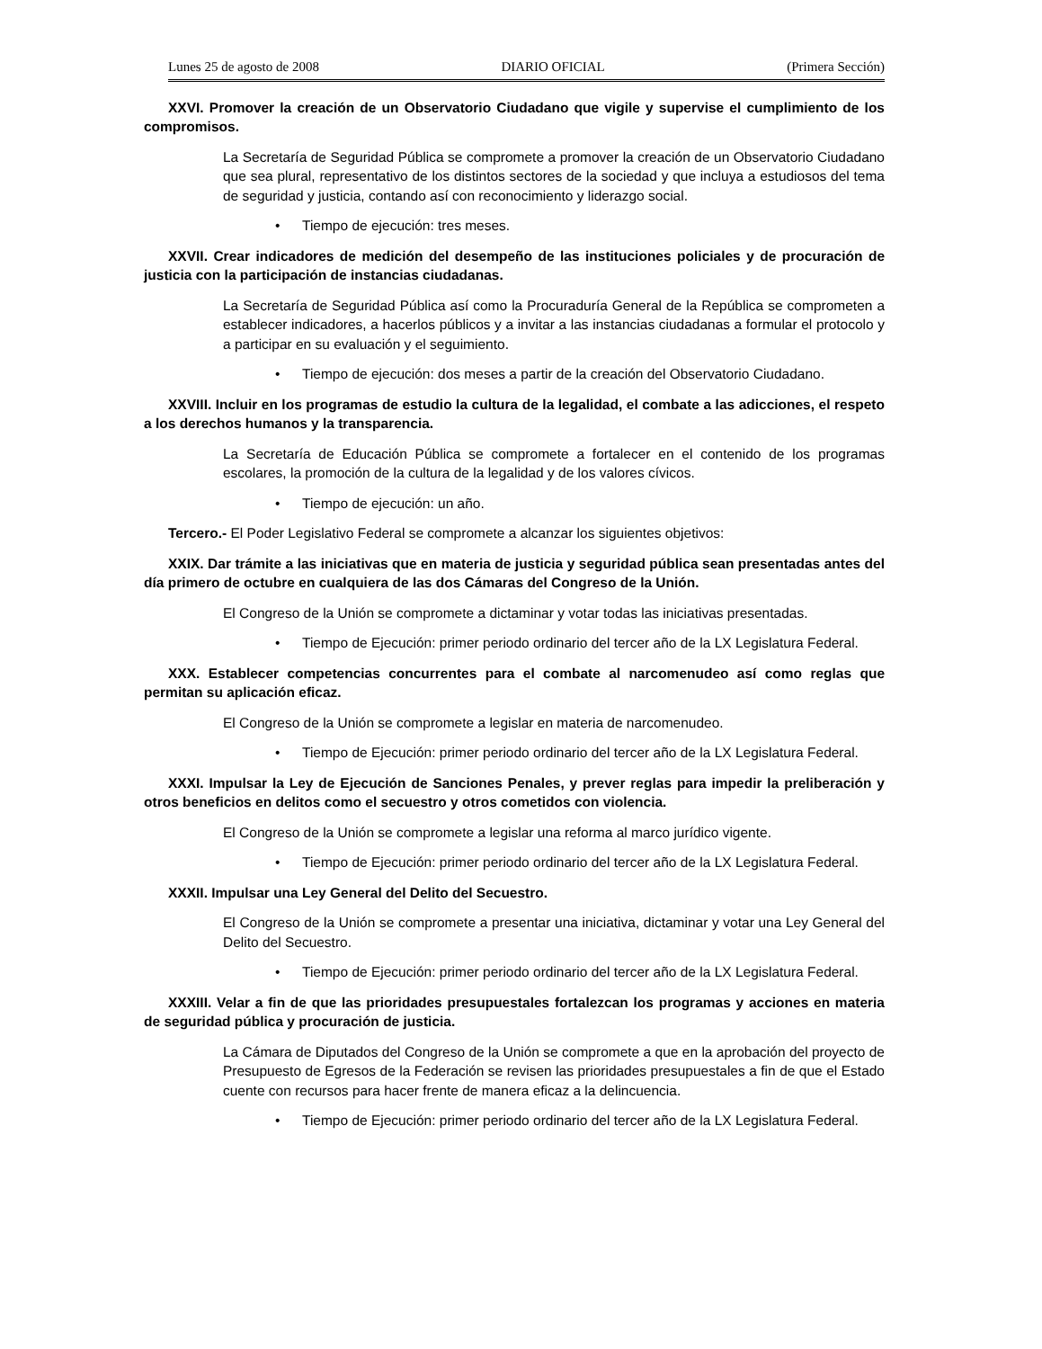Lunes 25 de agosto de 2008 DIARIO OFICIAL (Primera Sección)
XXVI. Promover la creación de un Observatorio Ciudadano que vigile y supervise el cumplimiento de los compromisos.
La Secretaría de Seguridad Pública se compromete a promover la creación de un Observatorio Ciudadano que sea plural, representativo de los distintos sectores de la sociedad y que incluya a estudiosos del tema de seguridad y justicia, contando así con reconocimiento y liderazgo social.
• Tiempo de ejecución: tres meses.
XXVII. Crear indicadores de medición del desempeño de las instituciones policiales y de procuración de justicia con la participación de instancias ciudadanas.
La Secretaría de Seguridad Pública así como la Procuraduría General de la República se comprometen a establecer indicadores, a hacerlos públicos y a invitar a las instancias ciudadanas a formular el protocolo y a participar en su evaluación y el seguimiento.
• Tiempo de ejecución: dos meses a partir de la creación del Observatorio Ciudadano.
XXVIII. Incluir en los programas de estudio la cultura de la legalidad, el combate a las adicciones, el respeto a los derechos humanos y la transparencia.
La Secretaría de Educación Pública se compromete a fortalecer en el contenido de los programas escolares, la promoción de la cultura de la legalidad y de los valores cívicos.
• Tiempo de ejecución: un año.
Tercero.- El Poder Legislativo Federal se compromete a alcanzar los siguientes objetivos:
XXIX. Dar trámite a las iniciativas que en materia de justicia y seguridad pública sean presentadas antes del día primero de octubre en cualquiera de las dos Cámaras del Congreso de la Unión.
El Congreso de la Unión se compromete a dictaminar y votar todas las iniciativas presentadas.
• Tiempo de Ejecución: primer periodo ordinario del tercer año de la LX Legislatura Federal.
XXX. Establecer competencias concurrentes para el combate al narcomenudeo así como reglas que permitan su aplicación eficaz.
El Congreso de la Unión se compromete a legislar en materia de narcomenudeo.
• Tiempo de Ejecución: primer periodo ordinario del tercer año de la LX Legislatura Federal.
XXXI. Impulsar la Ley de Ejecución de Sanciones Penales, y prever reglas para impedir la preliberación y otros beneficios en delitos como el secuestro y otros cometidos con violencia.
El Congreso de la Unión se compromete a legislar una reforma al marco jurídico vigente.
• Tiempo de Ejecución: primer periodo ordinario del tercer año de la LX Legislatura Federal.
XXXII. Impulsar una Ley General del Delito del Secuestro.
El Congreso de la Unión se compromete a presentar una iniciativa, dictaminar y votar una Ley General del Delito del Secuestro.
• Tiempo de Ejecución: primer periodo ordinario del tercer año de la LX Legislatura Federal.
XXXIII. Velar a fin de que las prioridades presupuestales fortalezcan los programas y acciones en materia de seguridad pública y procuración de justicia.
La Cámara de Diputados del Congreso de la Unión se compromete a que en la aprobación del proyecto de Presupuesto de Egresos de la Federación se revisen las prioridades presupuestales a fin de que el Estado cuente con recursos para hacer frente de manera eficaz a la delincuencia.
• Tiempo de Ejecución: primer periodo ordinario del tercer año de la LX Legislatura Federal.